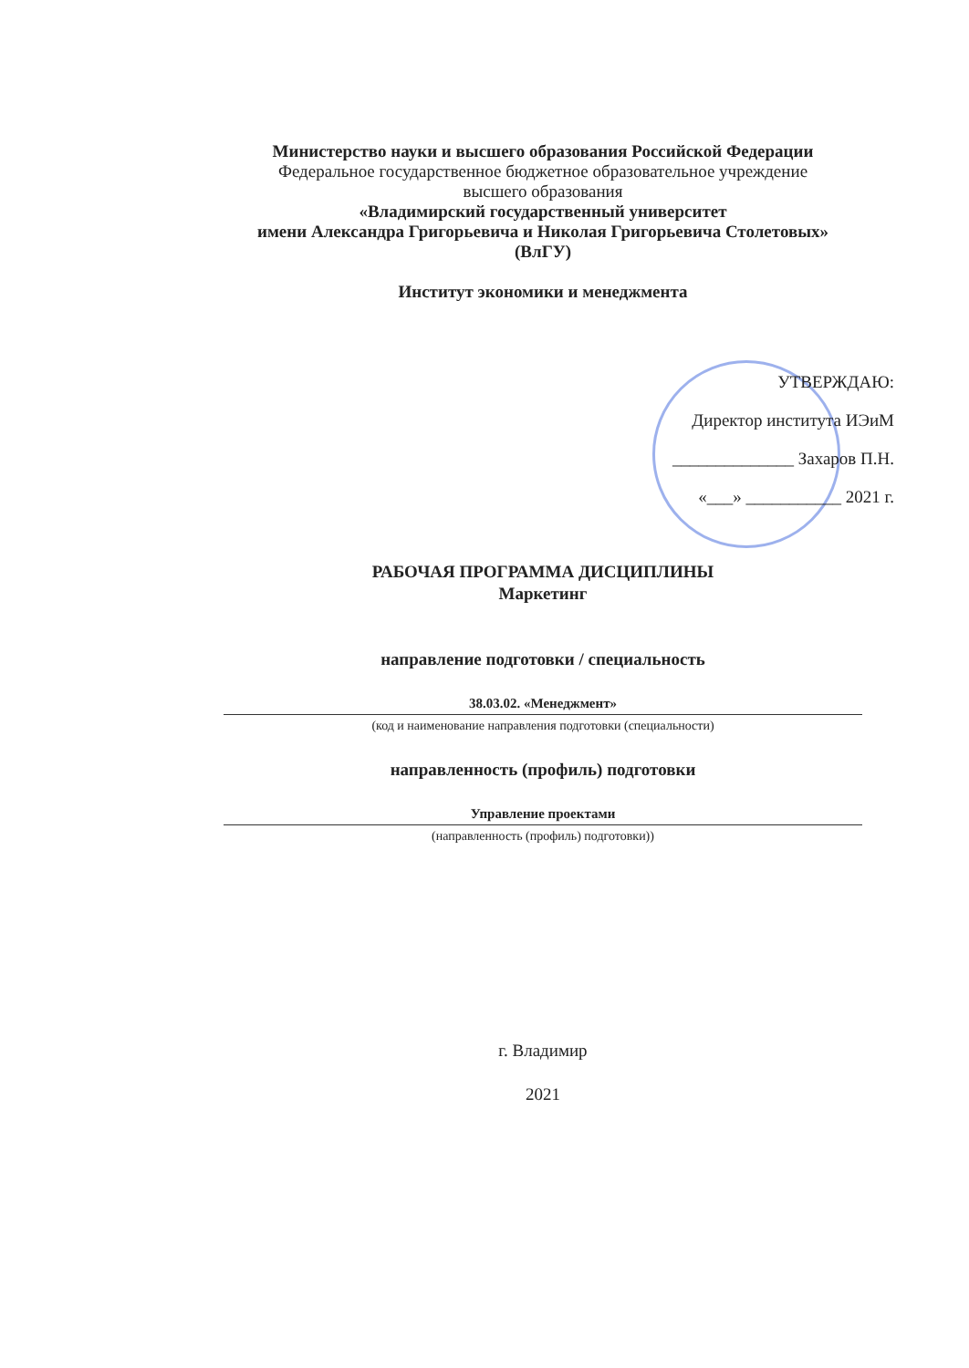Министерство науки и высшего образования Российской Федерации
Федеральное государственное бюджетное образовательное учреждение
высшего образования
«Владимирский государственный университет
имени Александра Григорьевича и Николая Григорьевича Столетовых»
(ВлГУ)
Институт экономики и менеджмента
УТВЕРЖДАЮ:
Директор института ИЭиМ
______________ Захаров П.Н.
«___» ___________ 2021 г.
РАБОЧАЯ ПРОГРАММА ДИСЦИПЛИНЫ
Маркетинг
направление подготовки / специальность
38.03.02. «Менеджмент»
(код и наименование направления подготовки (специальности)
направленность (профиль) подготовки
Управление проектами
(направленность (профиль) подготовки))
г. Владимир
2021